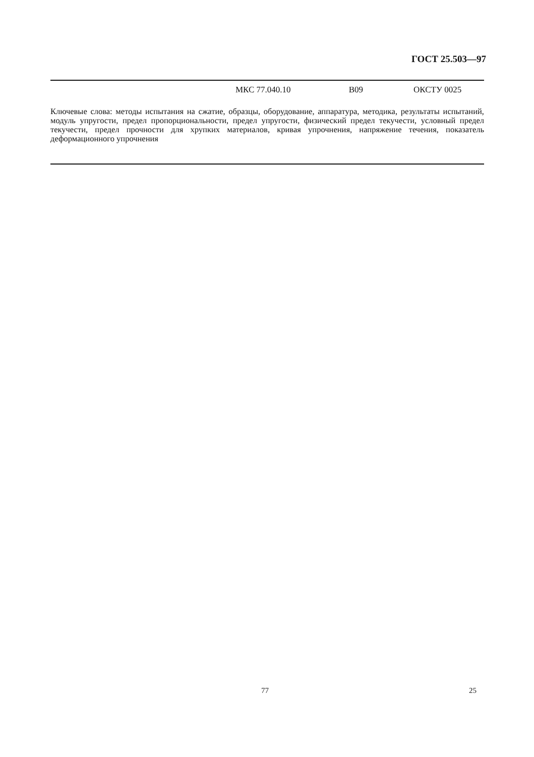ГОСТ 25.503—97
МКС 77.040.10 В09 ОКСТУ 0025
Ключевые слова: методы испытания на сжатие, образцы, оборудование, аппаратура, методика, результаты испытаний, модуль упругости, предел пропорциональности, предел упругости, физический предел текучести, условный предел текучести, предел прочности для хрупких материалов, кривая упрочнения, напряжение течения, показатель деформационного упрочнения
77 25